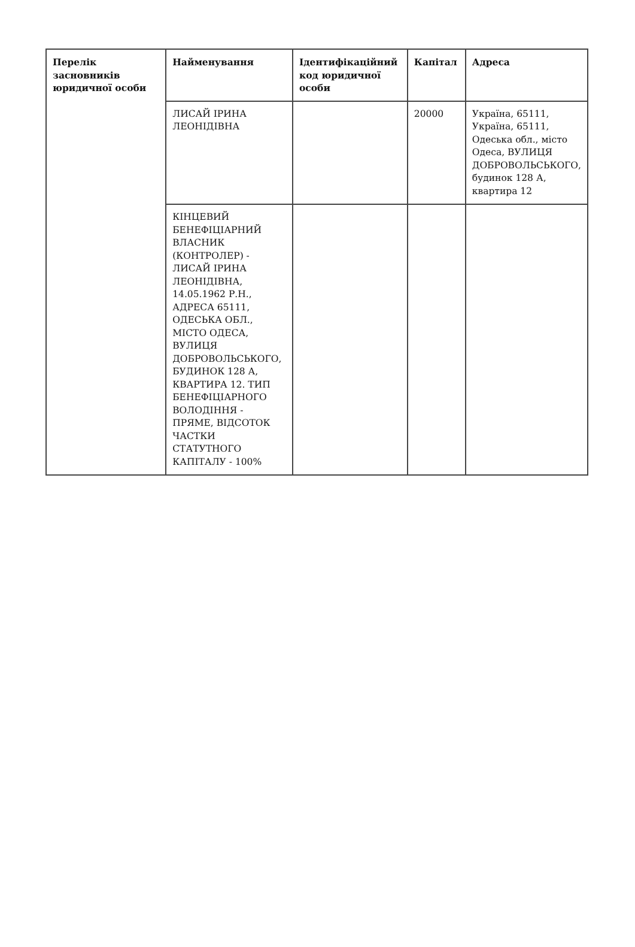| Перелік засновників юридичної особи | Найменування | Ідентифікаційний код юридичної особи | Капітал | Адреса |
| --- | --- | --- | --- | --- |
| | ЛИСАЙ ІРИНА ЛЕОНІДІВНА | | 20000 | Україна, 65111, Україна, 65111, Одеська обл., місто Одеса, ВУЛИЦЯ ДОБРОВОЛЬСЬКОГО, будинок 128 А, квартира 12 |
| | КІНЦЕВИЙ БЕНЕФІЦІАРНИЙ ВЛАСНИК (КОНТРОЛЕР) - ЛИСАЙ ІРИНА ЛЕОНІДІВНА, 14.05.1962 Р.Н., АДРЕСА 65111, ОДЕСЬКА ОБЛ., МІСТО ОДЕСА, ВУЛИЦЯ ДОБРОВОЛЬСЬКОГО, БУДИНОК 128 А, КВАРТИРА 12. ТИП БЕНЕФІЦІАРНОГО ВОЛОДІННЯ - ПРЯМЕ, ВІДСОТОК ЧАСТКИ СТАТУТНОГО КАПІТАЛУ - 100% | | | |